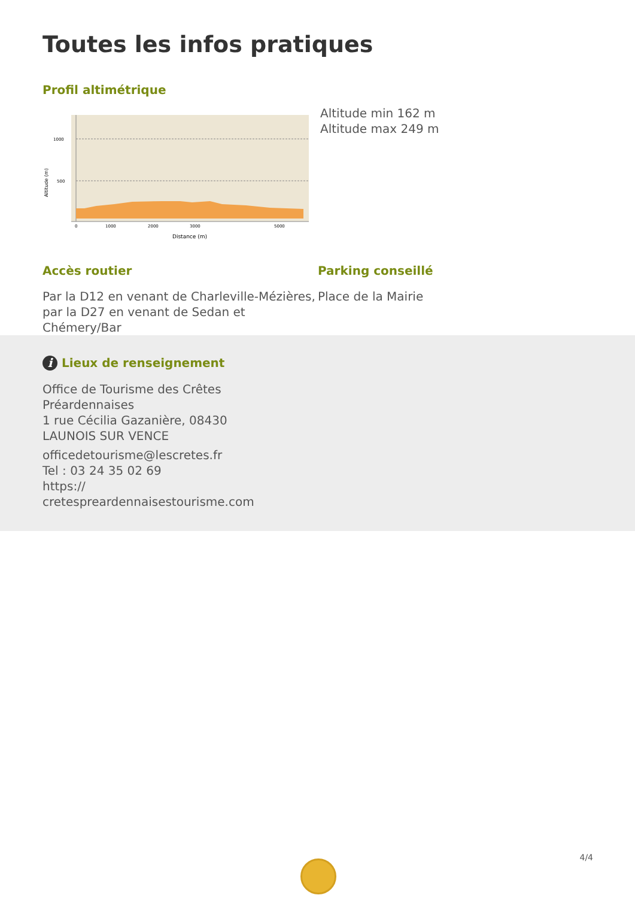Toutes les infos pratiques
Profil altimétrique
1000
500
Altitude (m)
0
1000
2000
3000
5000
Distance (m)
Altitude min 162 m
Altitude max 249 m
Accès routier
Par la D12 en venant de Charleville-Mézières, par la D27 en venant de Sedan et Chémery/Bar
Parking conseillé
Place de la Mairie
i Lieux de renseignement
Office de Tourisme des Crêtes Préardennaises
1 rue Cécilia Gazanière, 08430 LAUNOIS SUR VENCE
officedetourisme@lescretes.fr
Tel : 03 24 35 02 69
https://
cretespreardennaisestourisme.com
4/4